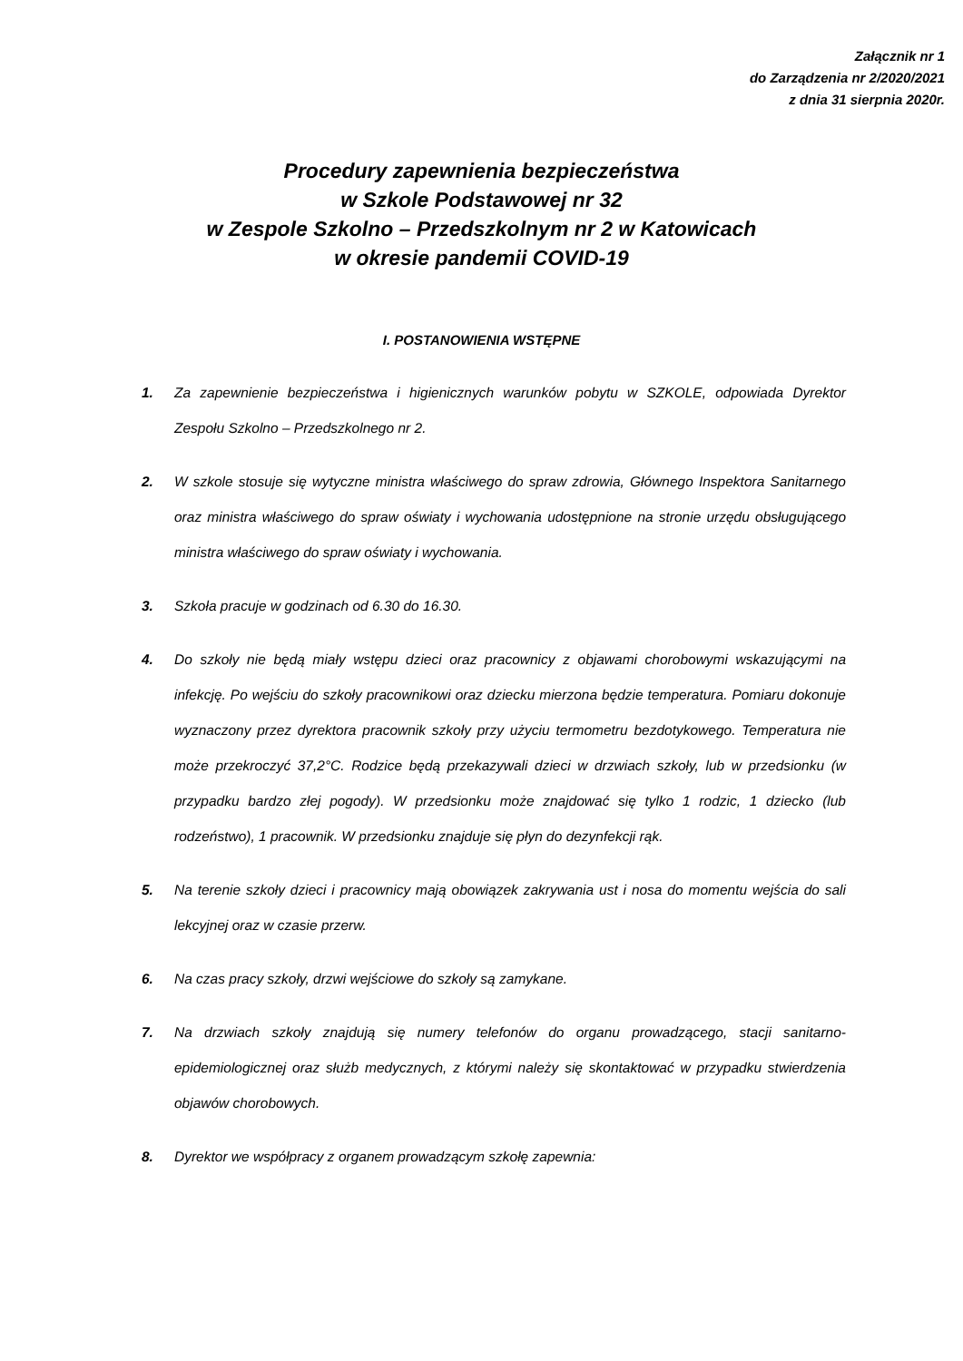Załącznik nr 1
do Zarządzenia nr 2/2020/2021
z dnia 31 sierpnia 2020r.
Procedury zapewnienia bezpieczeństwa
w Szkole Podstawowej nr 32
w Zespole Szkolno – Przedszkolnym nr 2 w Katowicach
w okresie pandemii COVID-19
I. POSTANOWIENIA WSTĘPNE
1. Za zapewnienie bezpieczeństwa i higienicznych warunków pobytu w SZKOLE, odpowiada Dyrektor Zespołu Szkolno – Przedszkolnego nr 2.
2. W szkole stosuje się wytyczne ministra właściwego do spraw zdrowia, Głównego Inspektora Sanitarnego oraz ministra właściwego do spraw oświaty i wychowania udostępnione na stronie urzędu obsługującego ministra właściwego do spraw oświaty i wychowania.
3. Szkoła pracuje w godzinach od 6.30 do 16.30.
4. Do szkoły nie będą miały wstępu dzieci oraz pracownicy z objawami chorobowymi wskazującymi na infekcję. Po wejściu do szkoły pracownikowi oraz dziecku mierzona będzie temperatura. Pomiaru dokonuje wyznaczony przez dyrektora pracownik szkoły przy użyciu termometru bezdotykowego. Temperatura nie może przekroczyć 37,2°C. Rodzice będą przekazywali dzieci w drzwiach szkoły, lub w przedsionku (w przypadku bardzo złej pogody). W przedsionku może znajdować się tylko 1 rodzic, 1 dziecko (lub rodzeństwo), 1 pracownik. W przedsionku znajduje się płyn do dezynfekcji rąk.
5. Na terenie szkoły dzieci i pracownicy mają obowiązek zakrywania ust i nosa do momentu wejścia do sali lekcyjnej oraz w czasie przerw.
6. Na czas pracy szkoły, drzwi wejściowe do szkoły są zamykane.
7. Na drzwiach szkoły znajdują się numery telefonów do organu prowadzącego, stacji sanitarno-epidemiologicznej oraz służb medycznych, z którymi należy się skontaktować w przypadku stwierdzenia objawów chorobowych.
8. Dyrektor we współpracy z organem prowadzącym szkołę zapewnia: